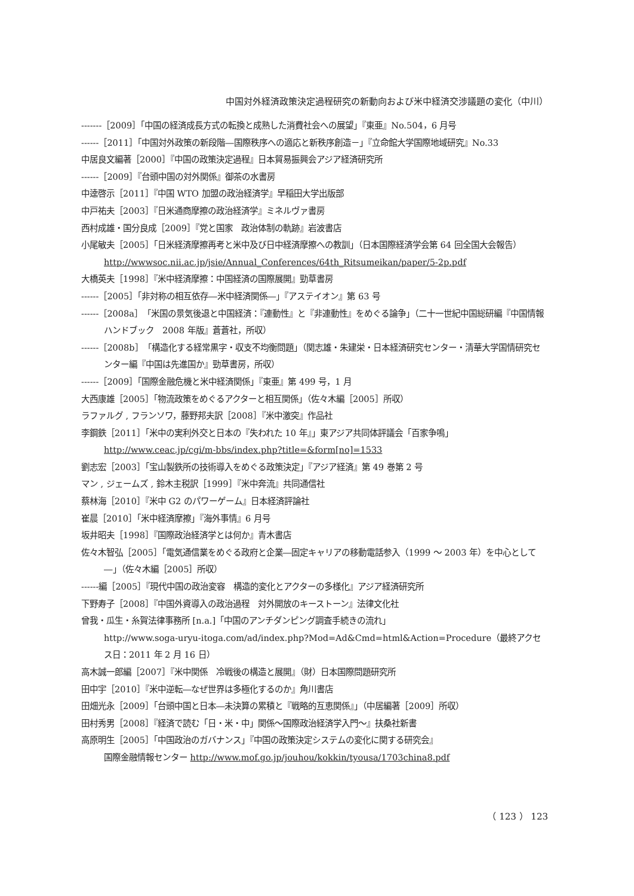中国対外経済政策決定過程研究の新動向および米中経済交渉議題の変化（中川）
-------［2009］「中国の経済成長方式の転換と成熟した消費社会への展望」『東亜』No.504，6 月号
------［2011］「中国対外政策の新段階―国際秩序への適応と新秩序創造－」『立命館大学国際地域研究』No.33
中居良文編著［2000］『中国の政策決定過程』日本貿易振興会アジア経済研究所
------［2009］『台頭中国の対外関係』御茶の水書房
中逵啓示［2011］『中国 WTO 加盟の政治経済学』早稲田大学出版部
中戸祐夫［2003］『日米通商摩擦の政治経済学』ミネルヴァ書房
西村成雄・国分良成［2009］『党と国家　政治体制の軌跡』岩波書店
小尾敏夫［2005］「日米経済摩擦再考と米中及び日中経済摩擦への教訓」（日本国際経済学会第 64 回全国大会報告）
http://wwwsoc.nii.ac.jp/jsie/Annual_Conferences/64th_Ritsumeikan/paper/5-2p.pdf
大橋英夫［1998］『米中経済摩擦：中国経済の国際展開』勁草書房
------［2005］「非対称の相互依存―米中経済関係―」『アステイオン』第 63 号
------［2008a］「米国の景気後退と中国経済：『連動性』と『非連動性』をめぐる論争」（二十一世紀中国総研編『中国情報ハンドブック　2008 年版』蒼蒼社，所収）
------［2008b］「構造化する経常黒字・収支不均衡問題」（関志雄・朱建栄・日本経済研究センター・清華大学国情研究センター編『中国は先進国か』勁草書房，所収）
------［2009］「国際金融危機と米中経済関係」『東亜』第 499 号，1 月
大西康雄［2005］「物流政策をめぐるアクターと相互関係」（佐々木編［2005］所収）
ラファルグ , フランソワ，藤野邦夫訳［2008］『米中激突』作品社
李鋼鉄［2011］「米中の実利外交と日本の『失われた 10 年』」東アジア共同体評議会「百家争鳴」http://www.ceac.jp/cgi/m-bbs/index.php?title=&form[no]=1533
劉志宏［2003］「宝山製鉄所の技術導入をめぐる政策決定」『アジア経済』第 49 巻第 2 号
マン , ジェームズ , 鈴木主税訳［1999］『米中奔流』共同通信社
蔡林海［2010］『米中 G2 のパワーゲーム』日本経済評論社
崔晨［2010］「米中経済摩擦」『海外事情』6 月号
坂井昭夫［1998］『国際政治経済学とは何か』青木書店
佐々木智弘［2005］「電気通信業をめぐる政府と企業―固定キャリアの移動電話参入（1999 ～ 2003 年）を中心として―」（佐々木編［2005］所収）
------編［2005］『現代中国の政治変容　構造的変化とアクターの多様化』アジア経済研究所
下野寿子［2008］『中国外資導入の政治過程　対外開放のキーストーン』法律文化社
曾我・瓜生・糸賀法律事務所 [n.a.]「中国のアンチダンピング調査手続きの流れ」
http://www.soga-uryu-itoga.com/ad/index.php?Mod=Ad&Cmd=html&Action=Procedure（最終アクセス日：2011 年 2 月 16 日）
高木誠一郎編［2007］『米中関係　冷戦後の構造と展開』（財）日本国際問題研究所
田中宇［2010］『米中逆転―なぜ世界は多極化するのか』角川書店
田畑光永［2009］「台頭中国と日本―未決算の累積と『戦略的互恵関係』」（中居編著［2009］所収）
田村秀男［2008］『経済で読む「日・米・中」関係～国際政治経済学入門～』扶桑社新書
高原明生［2005］「中国政治のガバナンス」『中国の政策決定システムの変化に関する研究会』
国際金融情報センター http://www.mof.go.jp/jouhou/kokkin/tyousa/1703china8.pdf
（ 123 ） 123